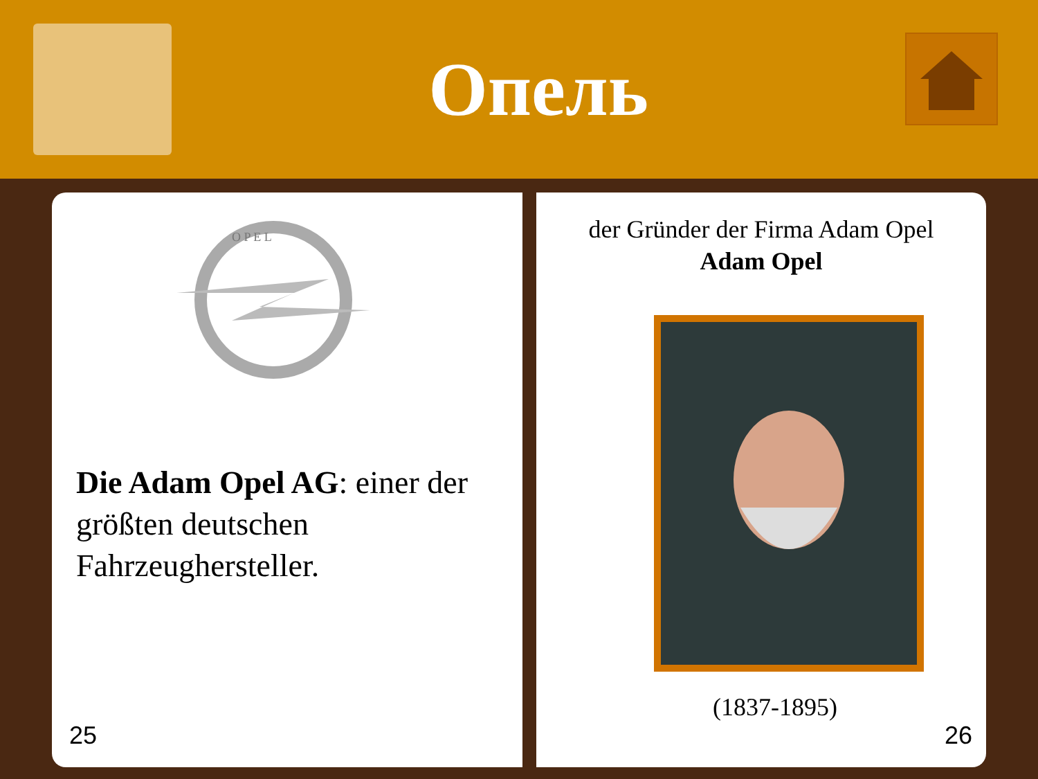Опель
O P E L
Die Adam Opel AG: einer der größten deutschen Fahrzeughersteller.
25
der Gründer der Firma Adam Opel
Adam Opel
(1837-1895)
26